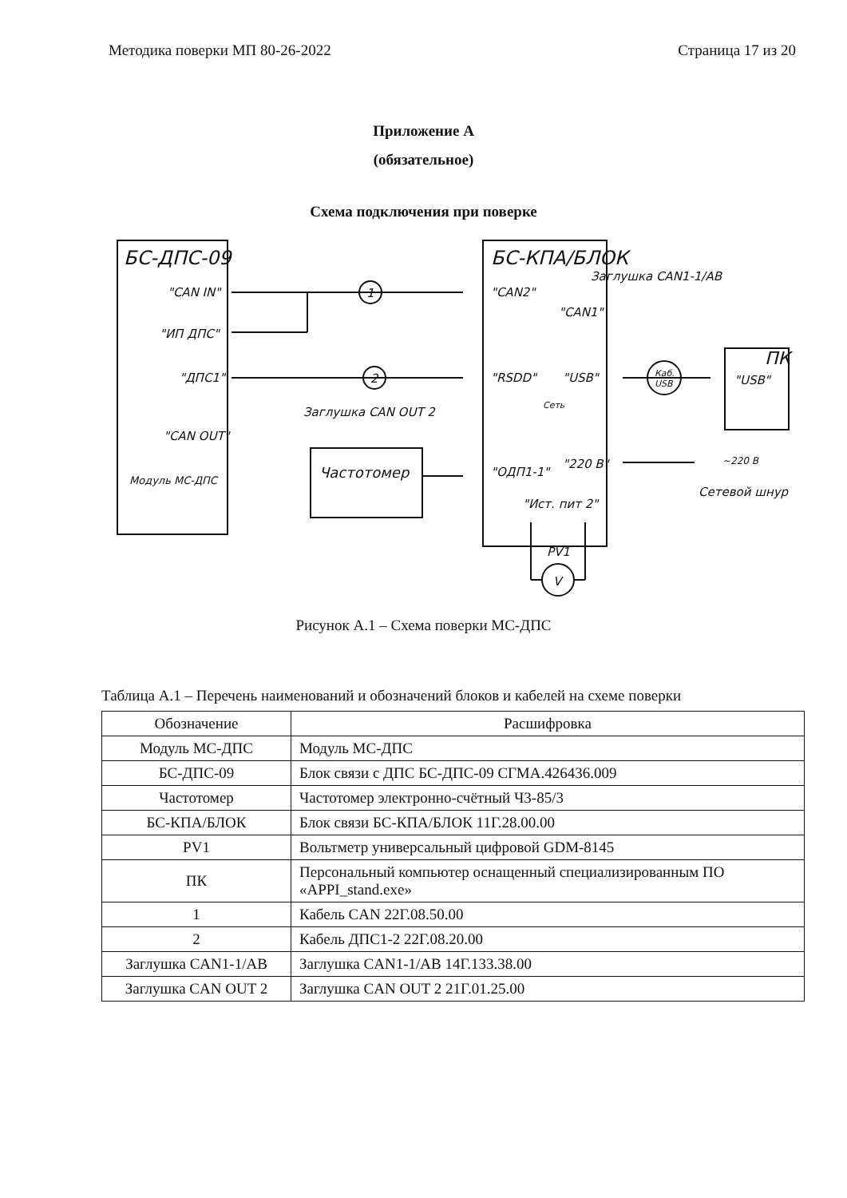Методика поверки МП 80-26-2022 Страница 17 из 20
Приложение А
(обязательное)
Схема подключения при поверке
БС-ДПС-09
"CAN IN"
"ИП ДПС"
"ДПС1"
"CAN OUT"
Модуль МС-ДПС
БС-КПА/БЛОК
"CAN2"
"CAN1"
"RSDD"
"USB"
"ОДП1-1"
"220 В"
"Ист. пит 2"
Сеть
Частотомер
Заглушка CAN1-1/AB
Заглушка CAN OUT 2
ПК
"USB"
~220 В
Сетевой шнур
PV1
V
1
2
Каб.
USB
Рисунок А.1 – Схема поверки МС-ДПС
Таблица А.1 – Перечень наименований и обозначений блоков и кабелей на схеме поверки
| Обозначение | Расшифровка |
| --- | --- |
| Модуль МС-ДПС | Модуль МС-ДПС |
| БС-ДПС-09 | Блок связи с ДПС БС-ДПС-09 СГМА.426436.009 |
| Частотомер | Частотомер электронно-счётный Ч3-85/3 |
| БС-КПА/БЛОК | Блок связи БС-КПА/БЛОК 11Г.28.00.00 |
| PV1 | Вольтметр универсальный цифровой GDM-8145 |
| ПК | Персональный компьютер оснащенный специализированным ПО «APPI_stand.exe» |
| 1 | Кабель CAN 22Г.08.50.00 |
| 2 | Кабель ДПС1-2 22Г.08.20.00 |
| Заглушка CAN1-1/AB | Заглушка CAN1-1/AB 14Г.133.38.00 |
| Заглушка CAN OUT 2 | Заглушка CAN OUT 2 21Г.01.25.00 |